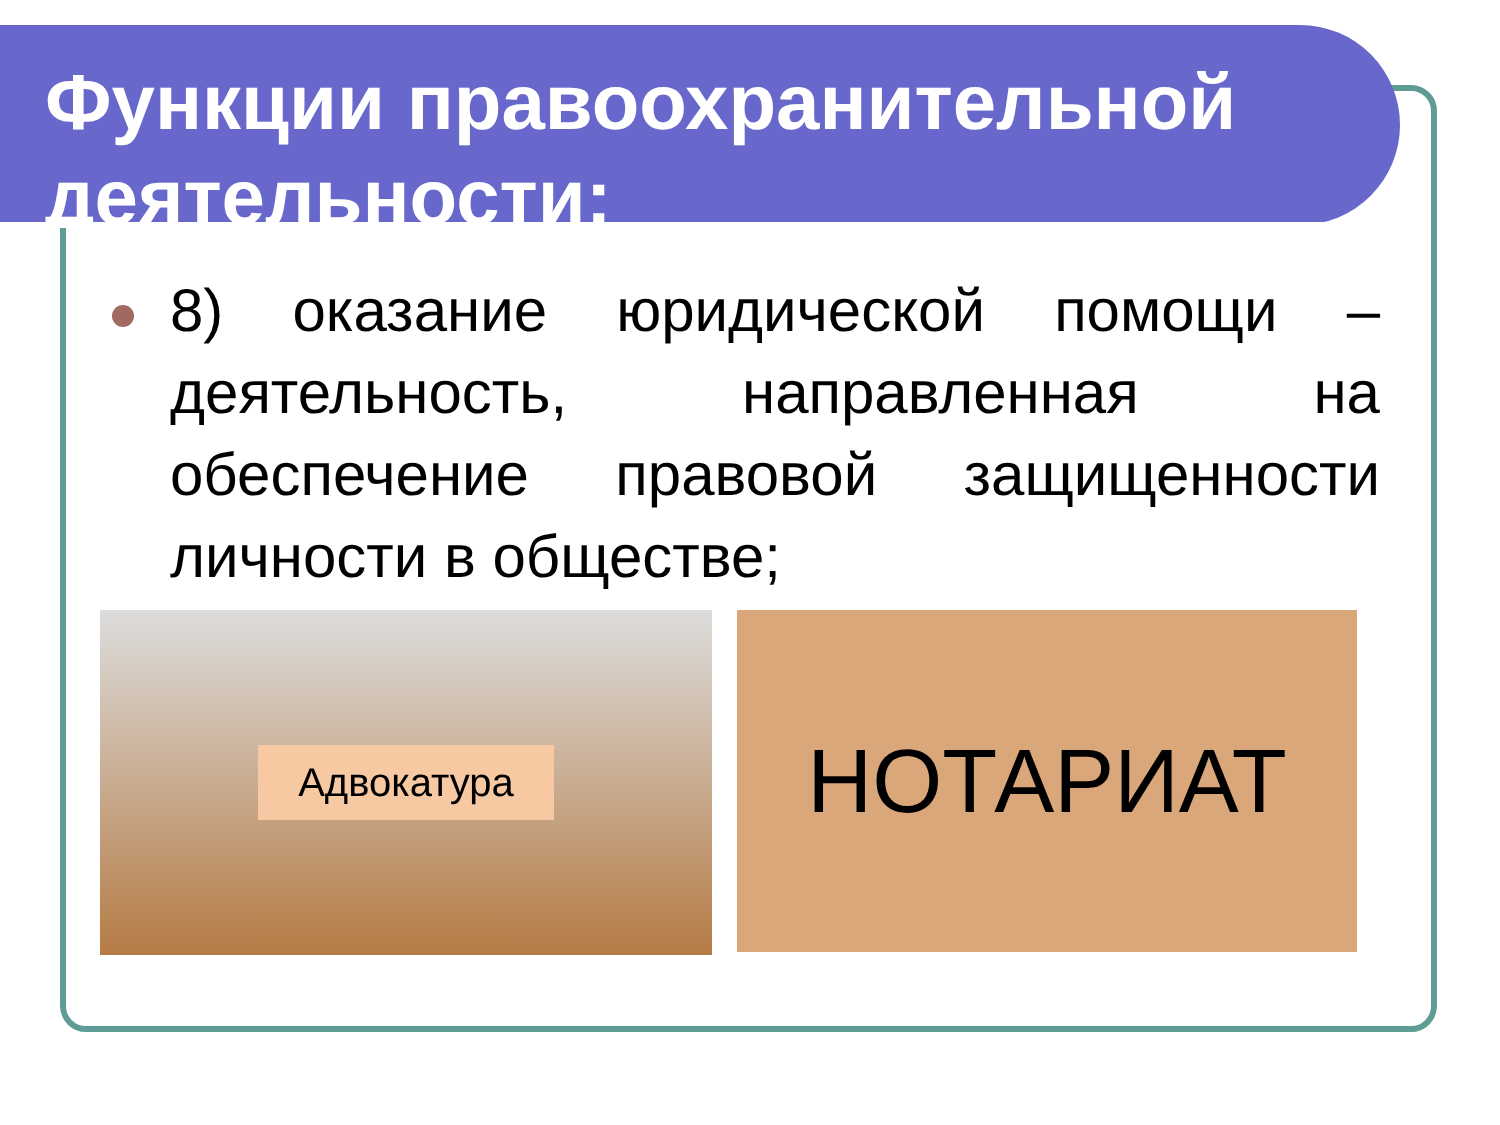Функции правоохранительной деятельности:
8) оказание юридической помощи – деятельность, направленная на обеспечение правовой защищенности личности в обществе;
Адвокатура
НОТАРИАТ